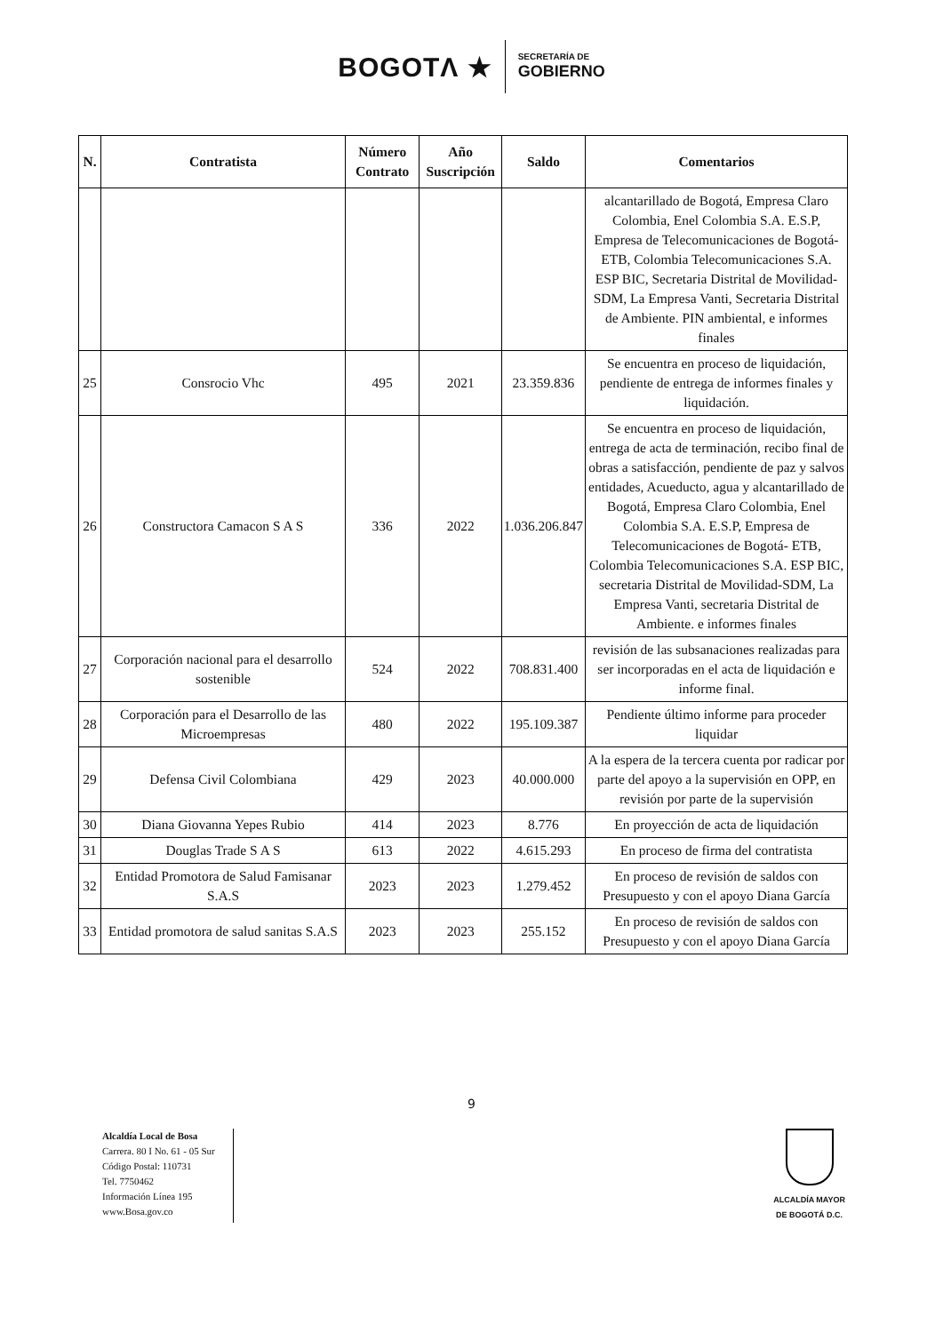BOGOTΛ ★
SECRETARÍA DE
GOBIERNO
| N. | Contratista | Número Contrato | Año Suscripción | Saldo | Comentarios |
| --- | --- | --- | --- | --- | --- |
| | | | | | alcantarillado de Bogotá, Empresa Claro Colombia, Enel Colombia S.A. E.S.P, Empresa de Telecomunicaciones de Bogotá- ETB, Colombia Telecomunicaciones S.A. ESP BIC, Secretaria Distrital de Movilidad-SDM, La Empresa Vanti, Secretaria Distrital de Ambiente. PIN ambiental, e informes finales |
| 25 | Consrocio Vhc | 495 | 2021 | 23.359.836 | Se encuentra en proceso de liquidación, pendiente de entrega de informes finales y liquidación. |
| 26 | Constructora Camacon S A S | 336 | 2022 | 1.036.206.847 | Se encuentra en proceso de liquidación, entrega de acta de terminación, recibo final de obras a satisfacción, pendiente de paz y salvos entidades, Acueducto, agua y alcantarillado de Bogotá, Empresa Claro Colombia, Enel Colombia S.A. E.S.P, Empresa de Telecomunicaciones de Bogotá- ETB, Colombia Telecomunicaciones S.A. ESP BIC, secretaria Distrital de Movilidad-SDM, La Empresa Vanti, secretaria Distrital de Ambiente. e informes finales |
| 27 | Corporación nacional para el desarrollo sostenible | 524 | 2022 | 708.831.400 | revisión de las subsanaciones realizadas para ser incorporadas en el acta de liquidación e informe final. |
| 28 | Corporación para el Desarrollo de las Microempresas | 480 | 2022 | 195.109.387 | Pendiente último informe para proceder liquidar |
| 29 | Defensa Civil Colombiana | 429 | 2023 | 40.000.000 | A la espera de la tercera cuenta por radicar por parte del apoyo a la supervisión en OPP, en revisión por parte de la supervisión |
| 30 | Diana Giovanna Yepes Rubio | 414 | 2023 | 8.776 | En proyección de acta de liquidación |
| 31 | Douglas Trade S A S | 613 | 2022 | 4.615.293 | En proceso de firma del contratista |
| 32 | Entidad Promotora de Salud Famisanar S.A.S | 2023 | 2023 | 1.279.452 | En proceso de revisión de saldos con Presupuesto y con el apoyo Diana García |
| 33 | Entidad promotora de salud sanitas S.A.S | 2023 | 2023 | 255.152 | En proceso de revisión de saldos con Presupuesto y con el apoyo Diana García |
9
Alcaldía Local de Bosa
Carrera. 80 I No. 61 - 05 Sur
Código Postal: 110731
Tel. 7750462
Información Línea 195
www.Bosa.gov.co
ALCALDÍA MAYOR
DE BOGOTÁ D.C.